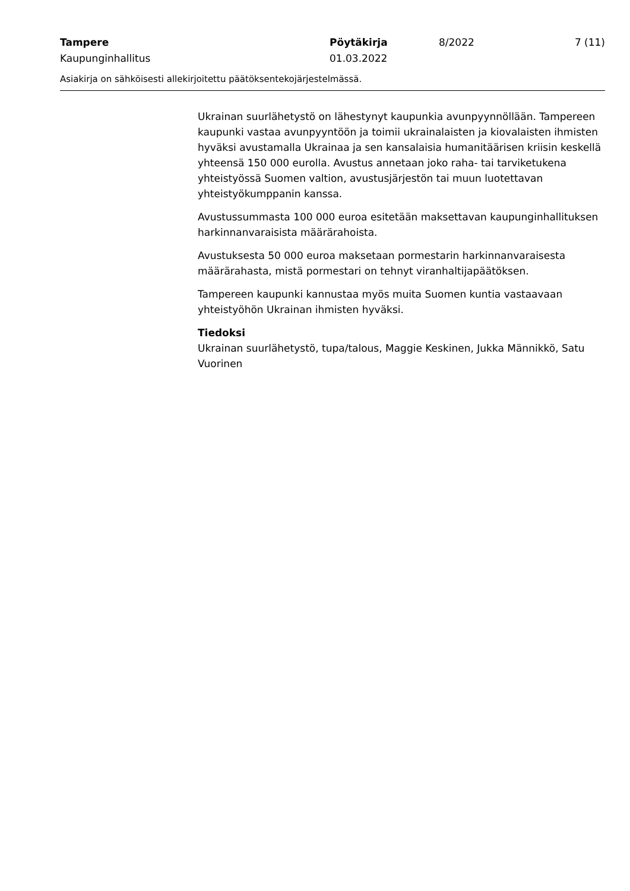Tampere
Kaupunginhallitus
Pöytäkirja
01.03.2022
8/2022 7 (11)
Asiakirja on sähköisesti allekirjoitettu päätöksentekojärjestelmässä.
Ukrainan suurlähetystö on lähestynyt kaupunkia avunpyynnöllään. Tampereen kaupunki vastaa avunpyyntöön ja toimii ukrainalaisten ja kiovalaisten ihmisten hyväksi avustamalla Ukrainaa ja sen kansalaisia humanitäärisen kriisin keskellä yhteensä 150 000 eurolla. Avustus annetaan joko raha- tai tarviketukena yhteistyössä Suomen valtion, avustusjärjestön tai muun luotettavan yhteistyökumppanin kanssa.
Avustussummasta 100 000 euroa esitetään maksettavan kaupunginhallituksen harkinnanvaraisista määrärahoista.
Avustuksesta 50 000 euroa maksetaan pormestarin harkinnanvaraisesta määrärahasta, mistä pormestari on tehnyt viranhaltijapäätöksen.
Tampereen kaupunki kannustaa myös muita Suomen kuntia vastaavaan yhteistyöhön Ukrainan ihmisten hyväksi.
Tiedoksi
Ukrainan suurlähetystö, tupa/talous, Maggie Keskinen, Jukka Männikkö, Satu Vuorinen